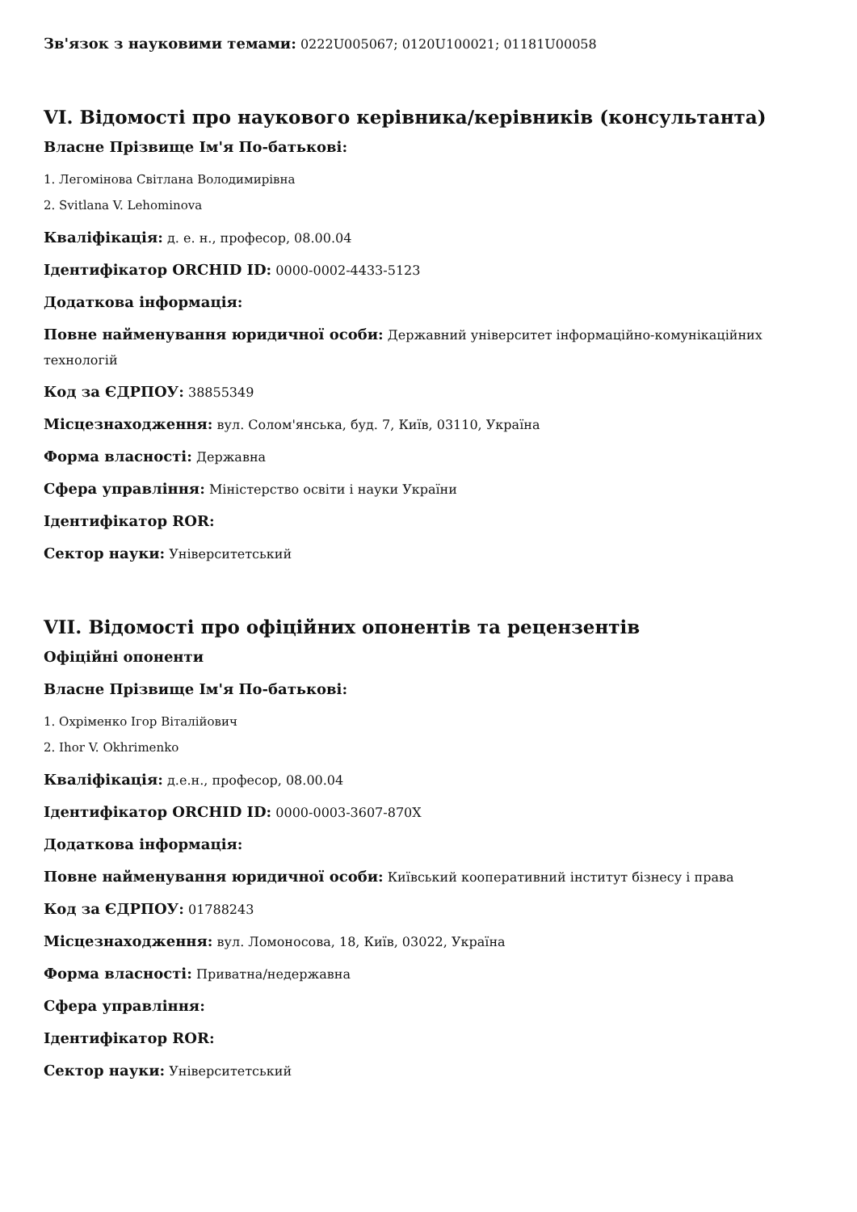Зв'язок з науковими темами: 0222U005067; 0120U100021; 01181U00058
VI. Відомості про наукового керівника/керівників (консультанта)
Власне Прізвище Ім'я По-батькові:
1. Легомінова Світлана Володимирівна
2. Svitlana V. Lehominova
Кваліфікація: д. е. н., професор, 08.00.04
Ідентифікатор ORCHID ID: 0000-0002-4433-5123
Додаткова інформація:
Повне найменування юридичної особи: Державний університет інформаційно-комунікаційних технологій
Код за ЄДРПОУ: 38855349
Місцезнаходження: вул. Солом'янська, буд. 7, Київ, 03110, Україна
Форма власності: Державна
Сфера управління: Міністерство освіти і науки України
Ідентифікатор ROR:
Сектор науки: Університетський
VII. Відомості про офіційних опонентів та рецензентів
Офіційні опоненти
Власне Прізвище Ім'я По-батькові:
1. Охріменко Ігор Віталійович
2. Ihor V. Okhrimenko
Кваліфікація: д.е.н., професор, 08.00.04
Ідентифікатор ORCHID ID: 0000-0003-3607-870X
Додаткова інформація:
Повне найменування юридичної особи: Київський кооперативний інститут бізнесу і права
Код за ЄДРПОУ: 01788243
Місцезнаходження: вул. Ломоносова, 18, Київ, 03022, Україна
Форма власності: Приватна/недержавна
Сфера управління:
Ідентифікатор ROR:
Сектор науки: Університетський